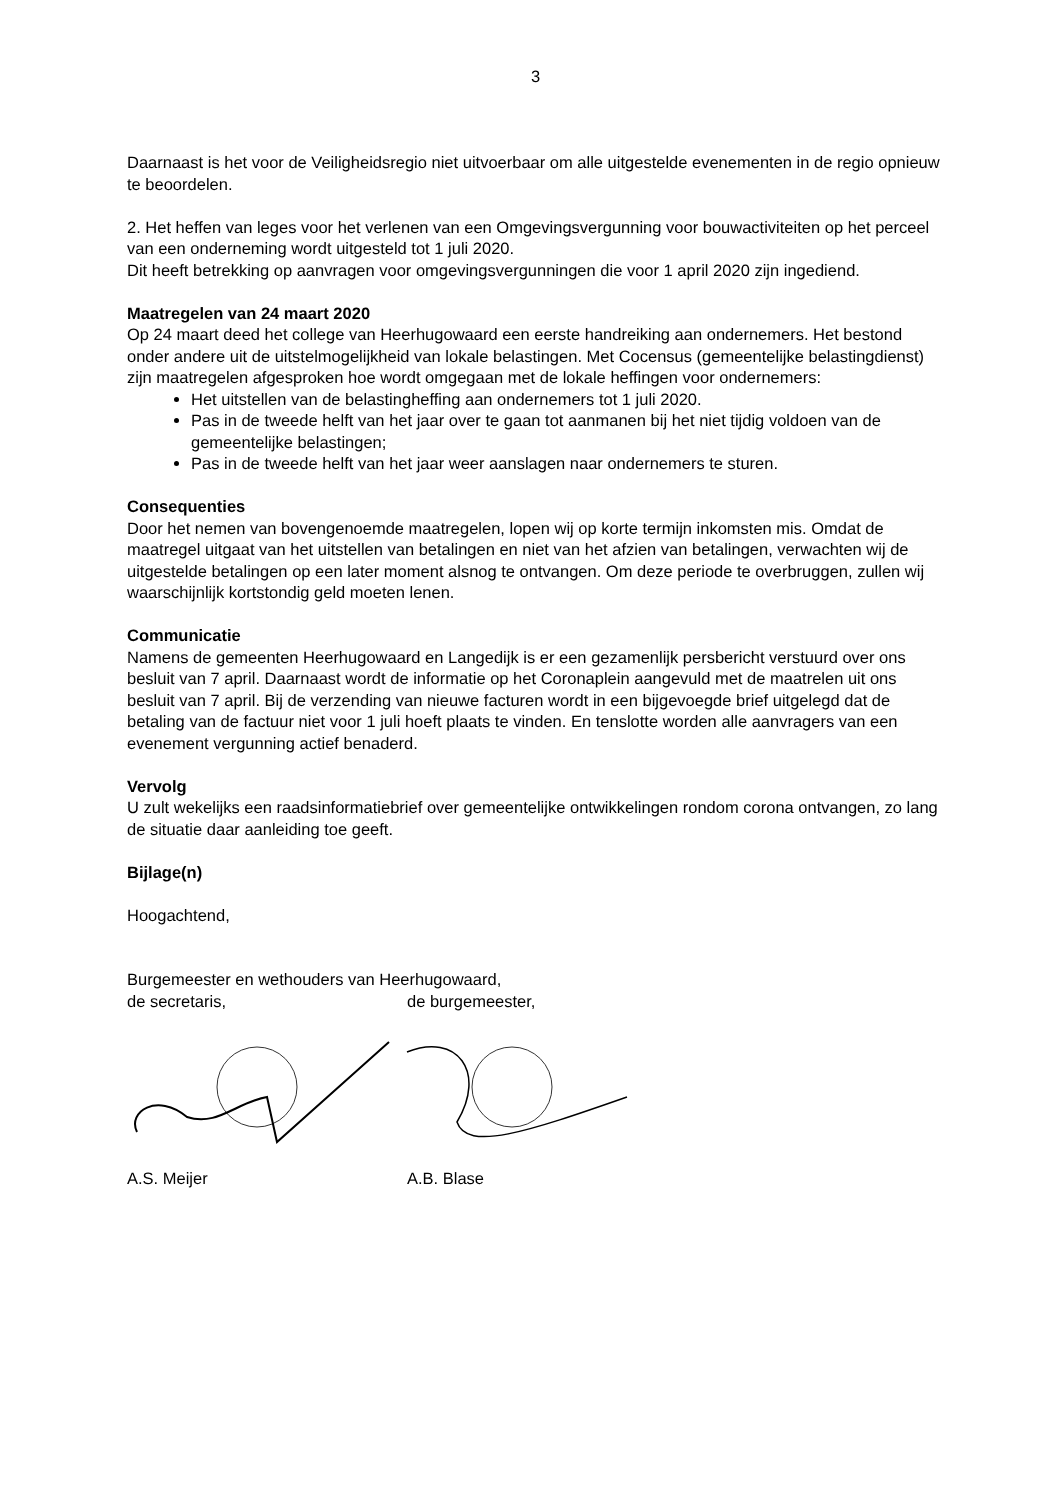3
Daarnaast is het voor de Veiligheidsregio niet uitvoerbaar om alle uitgestelde evenementen in de regio opnieuw te beoordelen.
2. Het heffen van leges voor het verlenen van een Omgevingsvergunning voor bouwactiviteiten op het perceel van een onderneming wordt uitgesteld tot 1 juli 2020.
Dit heeft betrekking op aanvragen voor omgevingsvergunningen die voor 1 april 2020 zijn ingediend.
Maatregelen van 24 maart 2020
Op 24 maart deed het college van Heerhugowaard een eerste handreiking aan ondernemers. Het bestond onder andere uit de uitstelmogelijkheid van lokale belastingen. Met Cocensus (gemeentelijke belastingdienst) zijn maatregelen afgesproken hoe wordt omgegaan met de lokale heffingen voor ondernemers:
Het uitstellen van de belastingheffing aan ondernemers tot 1 juli 2020.
Pas in de tweede helft van het jaar over te gaan tot aanmanen bij het niet tijdig voldoen van de gemeentelijke belastingen;
Pas in de tweede helft van het jaar weer aanslagen naar ondernemers te sturen.
Consequenties
Door het nemen van bovengenoemde maatregelen, lopen wij op korte termijn inkomsten mis. Omdat de maatregel uitgaat van het uitstellen van betalingen en niet van het afzien van betalingen, verwachten wij de uitgestelde betalingen op een later moment alsnog te ontvangen. Om deze periode te overbruggen, zullen wij waarschijnlijk kortstondig geld moeten lenen.
Communicatie
Namens de gemeenten Heerhugowaard en Langedijk is er een gezamenlijk persbericht verstuurd over ons besluit van 7 april. Daarnaast wordt de informatie op het Coronaplein aangevuld met de maatrelen uit ons besluit van 7 april. Bij de verzending van nieuwe facturen wordt in een bijgevoegde brief uitgelegd dat de betaling van de factuur niet voor 1 juli hoeft plaats te vinden. En tenslotte worden alle aanvragers van een evenement vergunning actief benaderd.
Vervolg
U zult wekelijks een raadsinformatiebrief over gemeentelijke ontwikkelingen rondom corona ontvangen, zo lang de situatie daar aanleiding toe geeft.
Bijlage(n)
Hoogachtend,
Burgemeester en wethouders van Heerhugowaard,
de secretaris, de burgemeester,
A.S. Meijer A.B. Blase